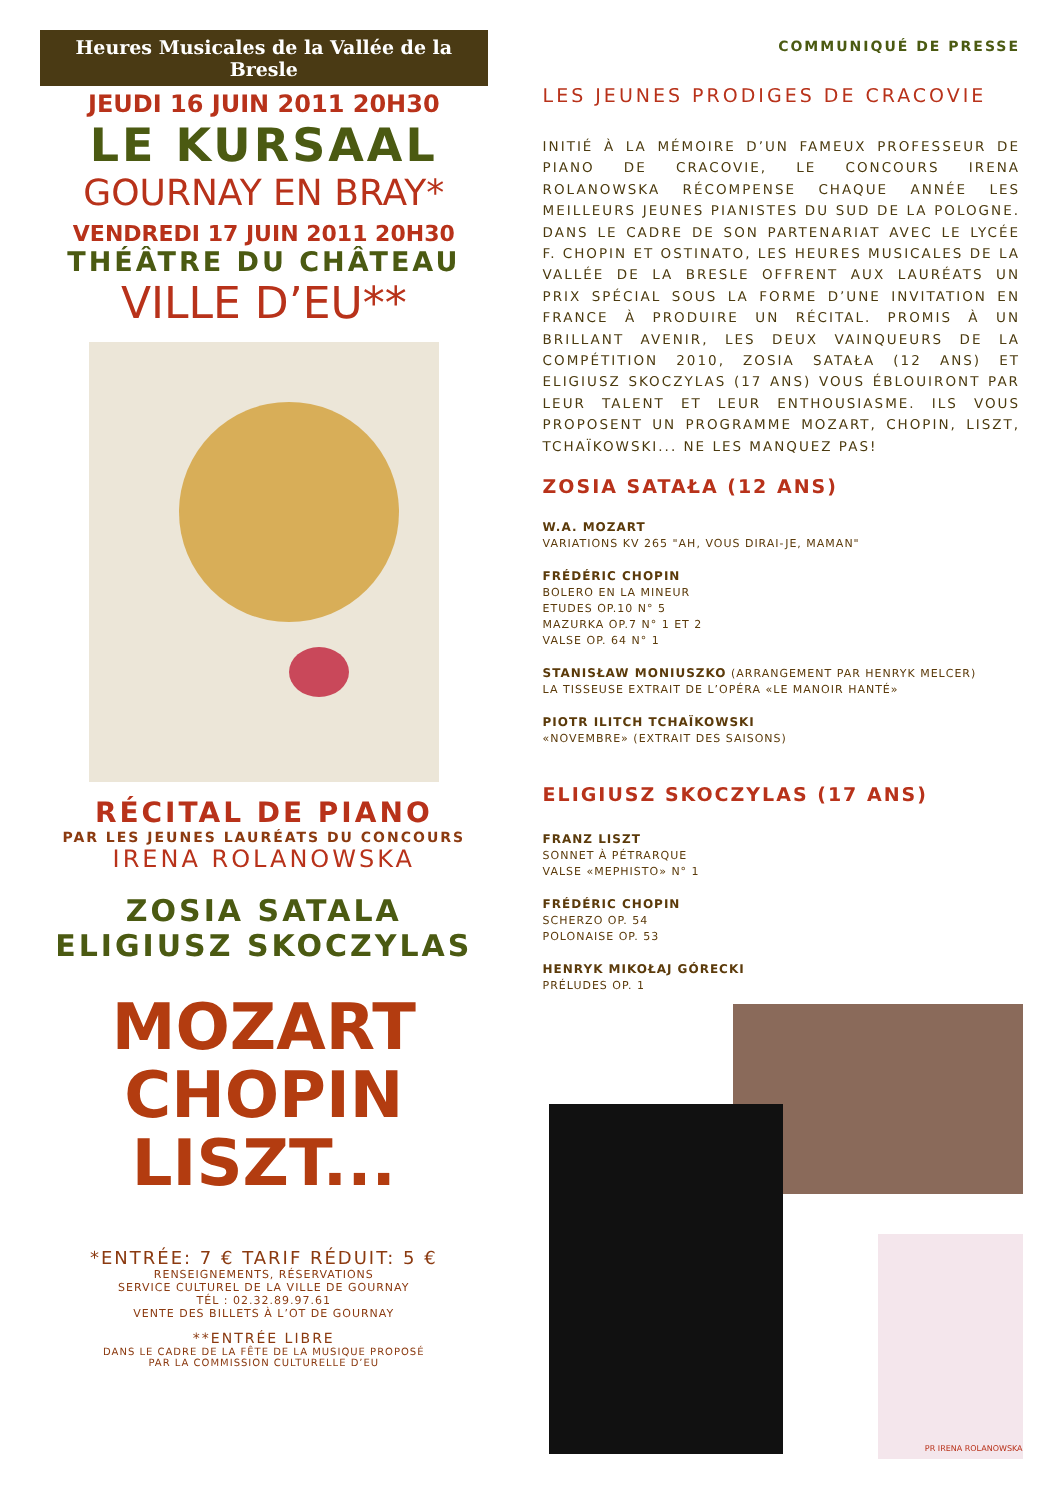Heures Musicales de la Vallée de la Bresle
JEUDI 16 JUIN 2011 20H30
LE KURSAAL
GOURNAY EN BRAY*
VENDREDI 17 JUIN 2011 20H30
THÉÂTRE DU CHÂTEAU
VILLE D’EU**
RÉCITAL DE PIANO
PAR LES JEUNES LAURÉATS DU CONCOURS
IRENA ROLANOWSKA
ZOSIA SATALA
ELIGIUSZ SKOCZYLAS
MOZART
CHOPIN
LISZT...
*ENTRÉE: 7 € TARIF RÉDUIT: 5 €
RENSEIGNEMENTS, RÉSERVATIONS
SERVICE CULTUREL DE LA VILLE DE GOURNAY
TÉL : 02.32.89.97.61
VENTE DES BILLETS À L’OT DE GOURNAY
**ENTRÉE LIBRE
DANS LE CADRE DE LA FÊTE DE LA MUSIQUE PROPOSÉ
PAR LA COMMISSION CULTURELLE D’EU
COMMUNIQUÉ DE PRESSE
LES JEUNES PRODIGES DE CRACOVIE
INITIÉ À LA MÉMOIRE D’UN FAMEUX PROFESSEUR DE PIANO DE CRACOVIE, LE CONCOURS IRENA ROLANOWSKA RÉCOMPENSE CHAQUE ANNÉE LES MEILLEURS JEUNES PIANISTES DU SUD DE LA POLOGNE. DANS LE CADRE DE SON PARTENARIAT AVEC LE LYCÉE F. CHOPIN ET OSTINATO, LES HEURES MUSICALES DE LA VALLÉE DE LA BRESLE OFFRENT AUX LAURÉATS UN PRIX SPÉCIAL SOUS LA FORME D’UNE INVITATION EN FRANCE À PRODUIRE UN RÉCITAL. PROMIS À UN BRILLANT AVENIR, LES DEUX VAINQUEURS DE LA COMPÉTITION 2010, ZOSIA SATAŁA (12 ANS) ET ELIGIUSZ SKOCZYLAS (17 ANS) VOUS ÉBLOUIRONT PAR LEUR TALENT ET LEUR ENTHOUSIASME. ILS VOUS PROPOSENT UN PROGRAMME MOZART, CHOPIN, LISZT, TCHAÏKOWSKI... NE LES MANQUEZ PAS!
ZOSIA SATAŁA (12 ANS)
W.A. MOZART
VARIATIONS KV 265 "AH, VOUS DIRAI-JE, MAMAN"
FRÉDÉRIC CHOPIN
BOLERO EN LA MINEUR
ETUDES OP.10 N° 5
MAZURKA OP.7 N° 1 ET 2
VALSE OP. 64 N° 1
STANISŁAW MONIUSZKO (ARRANGEMENT PAR HENRYK MELCER)
LA TISSEUSE EXTRAIT DE L’OPÉRA «LE MANOIR HANTÉ»
PIOTR ILITCH TCHAÏKOWSKI
«NOVEMBRE» (EXTRAIT DES SAISONS)
ELIGIUSZ SKOCZYLAS (17 ANS)
FRANZ LISZT
SONNET À PÉTRARQUE
VALSE «MEPHISTO» N° 1
FRÉDÉRIC CHOPIN
SCHERZO OP. 54
POLONAISE OP. 53
HENRYK MIKOŁAJ GÓRECKI
PRÉLUDES OP. 1
PR IRENA ROLANOWSKA